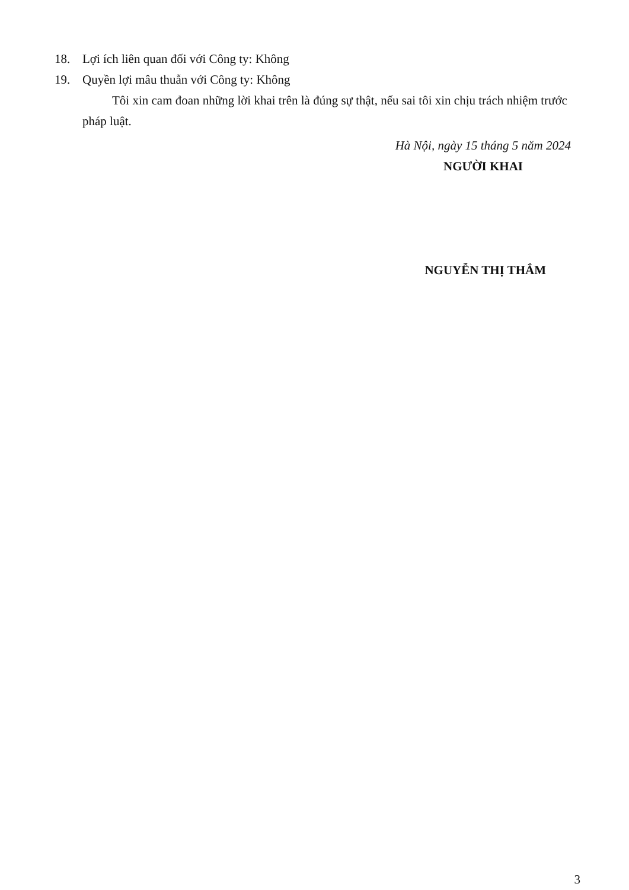18. Lợi ích liên quan đối với Công ty: Không
19. Quyền lợi mâu thuẫn với Công ty: Không
Tôi xin cam đoan những lời khai trên là đúng sự thật, nếu sai tôi xin chịu trách nhiệm trước pháp luật.
Hà Nội, ngày 15 tháng 5 năm 2024
NGƯỜI KHAI
NGUYỄN THỊ THẮM
3